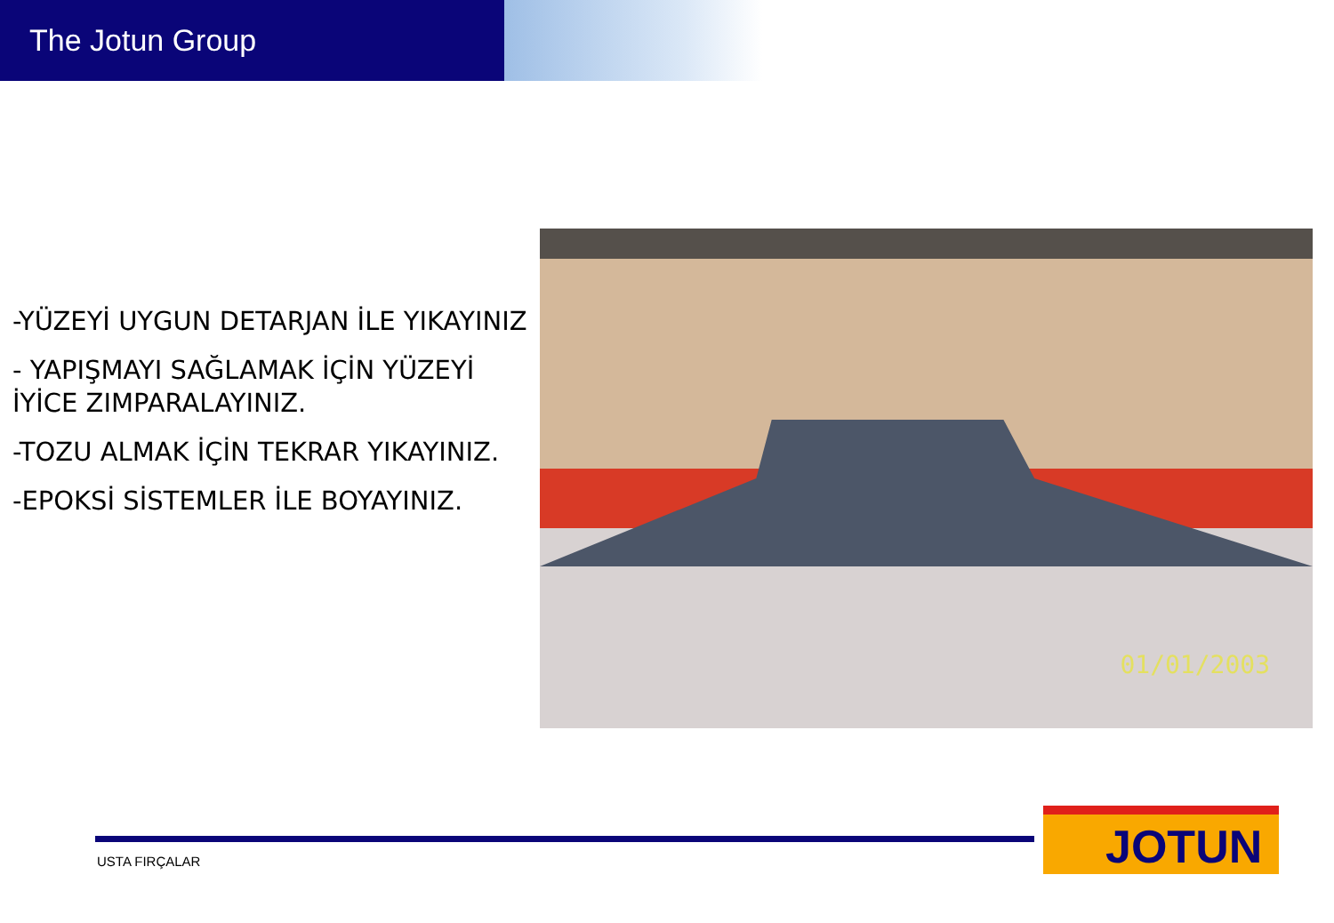The Jotun Group
-YÜZEYİ UYGUN DETARJAN İLE YIKAYINIZ
- YAPIŞMAYI SAĞLAMAK İÇİN YÜZEYİ İYİCE ZIMPARALAYINIZ.
-TOZU ALMAK İÇİN TEKRAR YIKAYINIZ.
-EPOKSİ SİSTEMLER İLE BOYAYINIZ.
01/01/2003
USTA FIRÇALAR
JOTUN